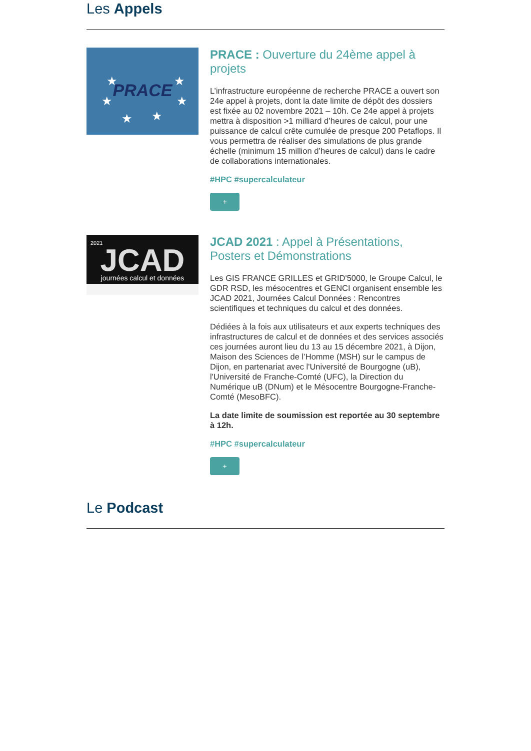Les Appels
PRACE
★
★
★
★
★
★
PRACE : Ouverture du 24ème appel à projets
L’infrastructure européenne de recherche PRACE a ouvert son 24e appel à projets, dont la date limite de dépôt des dossiers est fixée au 02 novembre 2021 – 10h. Ce 24e appel à projets mettra à disposition >1 milliard d’heures de calcul, pour une puissance de calcul crête cumulée de presque 200 Petaflops. Il vous permettra de réaliser des simulations de plus grande échelle (minimum 15 million d’heures de calcul) dans le cadre de collaborations internationales.
#HPC #supercalculateur
+
2021
JCAD
journées calcul et données
JCAD 2021 : Appel à Présentations, Posters et Démonstrations
Les GIS FRANCE GRILLES et GRID'5000, le Groupe Calcul, le GDR RSD, les mésocentres et GENCI organisent ensemble les JCAD 2021, Journées Calcul Données : Rencontres scientifiques et techniques du calcul et des données.
Dédiées à la fois aux utilisateurs et aux experts techniques des infrastructures de calcul et de données et des services associés ces journées auront lieu du 13 au 15 décembre 2021, à Dijon, Maison des Sciences de l’Homme (MSH) sur le campus de Dijon, en partenariat avec l'Université de Bourgogne (uB), l'Université de Franche-Comté (UFC), la Direction du Numérique uB (DNum) et le Mésocentre Bourgogne-Franche-Comté (MesoBFC).
La date limite de soumission est reportée au 30 septembre à 12h.
#HPC #supercalculateur
+
Le Podcast